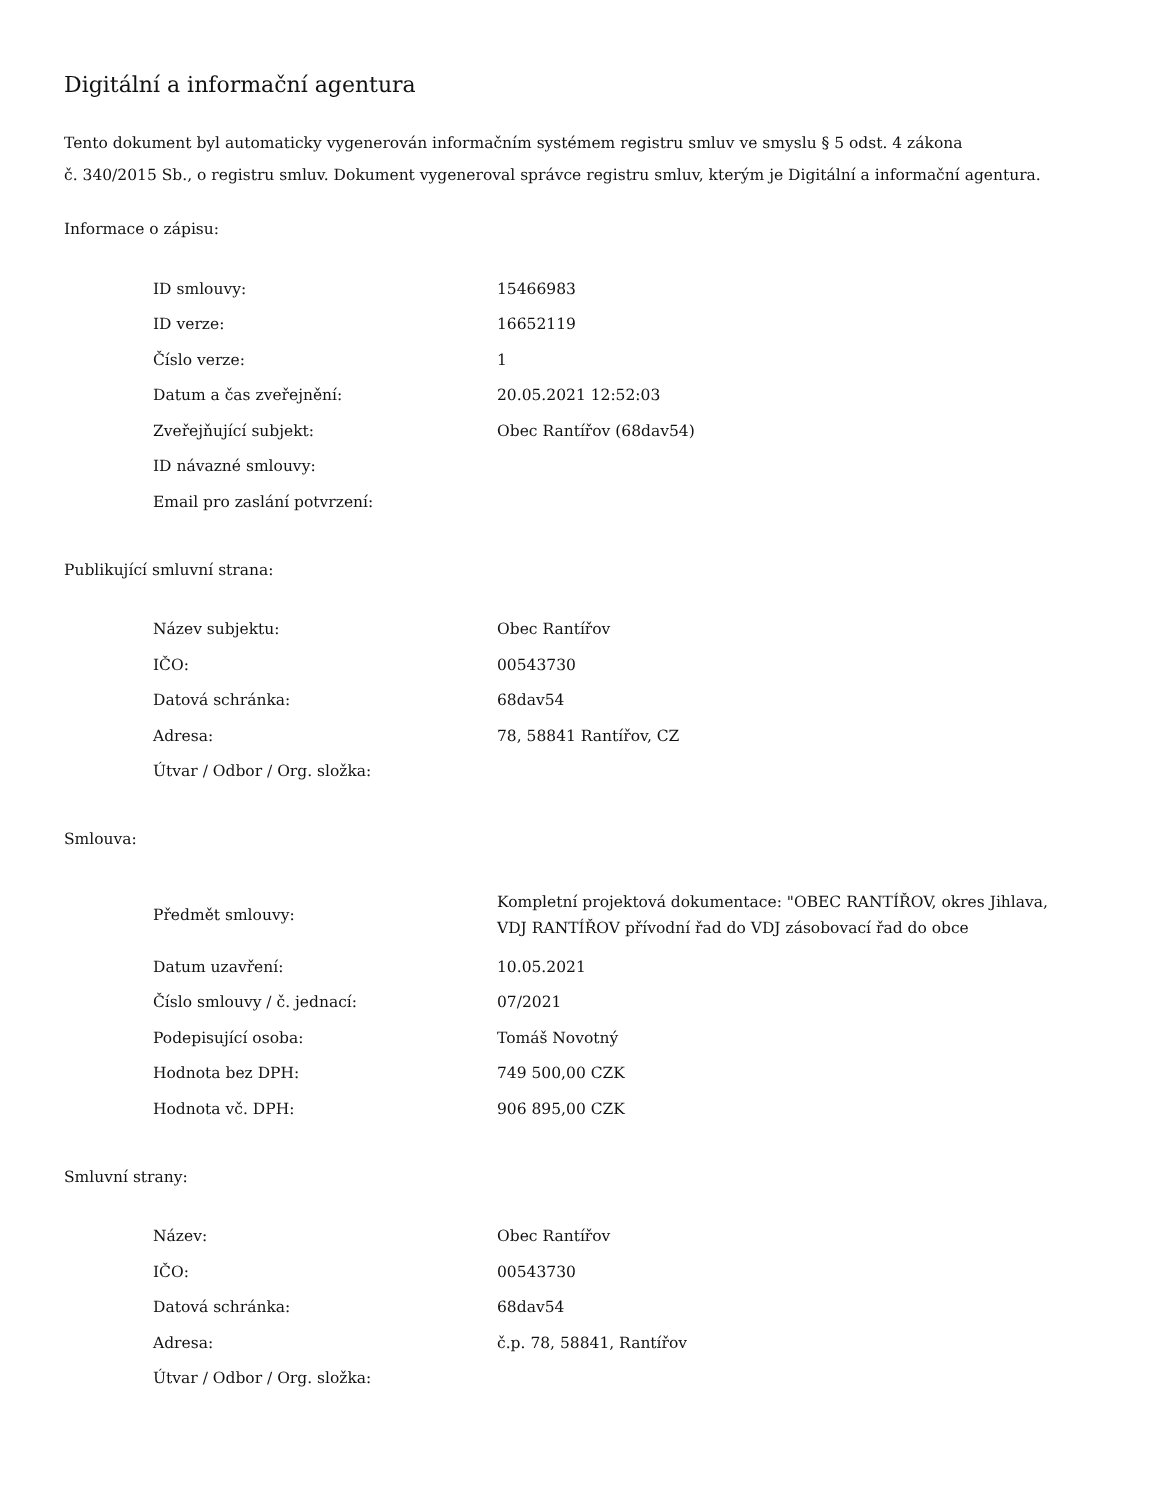Digitální a informační agentura
Tento dokument byl automaticky vygenerován informačním systémem registru smluv ve smyslu § 5 odst. 4 zákona
č. 340/2015 Sb., o registru smluv. Dokument vygeneroval správce registru smluv, kterým je Digitální a informační agentura.
Informace o zápisu:
| ID smlouvy: | 15466983 |
| ID verze: | 16652119 |
| Číslo verze: | 1 |
| Datum a čas zveřejnění: | 20.05.2021 12:52:03 |
| Zveřejňující subjekt: | Obec Rantířov (68dav54) |
| ID návazné smlouvy: | |
| Email pro zaslání potvrzení: | |
Publikující smluvní strana:
| Název subjektu: | Obec Rantířov |
| IČO: | 00543730 |
| Datová schránka: | 68dav54 |
| Adresa: | 78, 58841 Rantířov, CZ |
| Útvar / Odbor / Org. složka: | |
Smlouva:
| Předmět smlouvy: | Kompletní projektová dokumentace: "OBEC RANTÍŘOV, okres Jihlava, VDJ RANTÍŘOV přívodní řad do VDJ zásobovací řad do obce |
| Datum uzavření: | 10.05.2021 |
| Číslo smlouvy / č. jednací: | 07/2021 |
| Podepisující osoba: | Tomáš Novotný |
| Hodnota bez DPH: | 749 500,00 CZK |
| Hodnota vč. DPH: | 906 895,00 CZK |
Smluvní strany:
| Název: | Obec Rantířov |
| IČO: | 00543730 |
| Datová schránka: | 68dav54 |
| Adresa: | č.p. 78, 58841, Rantířov |
| Útvar / Odbor / Org. složka: | |